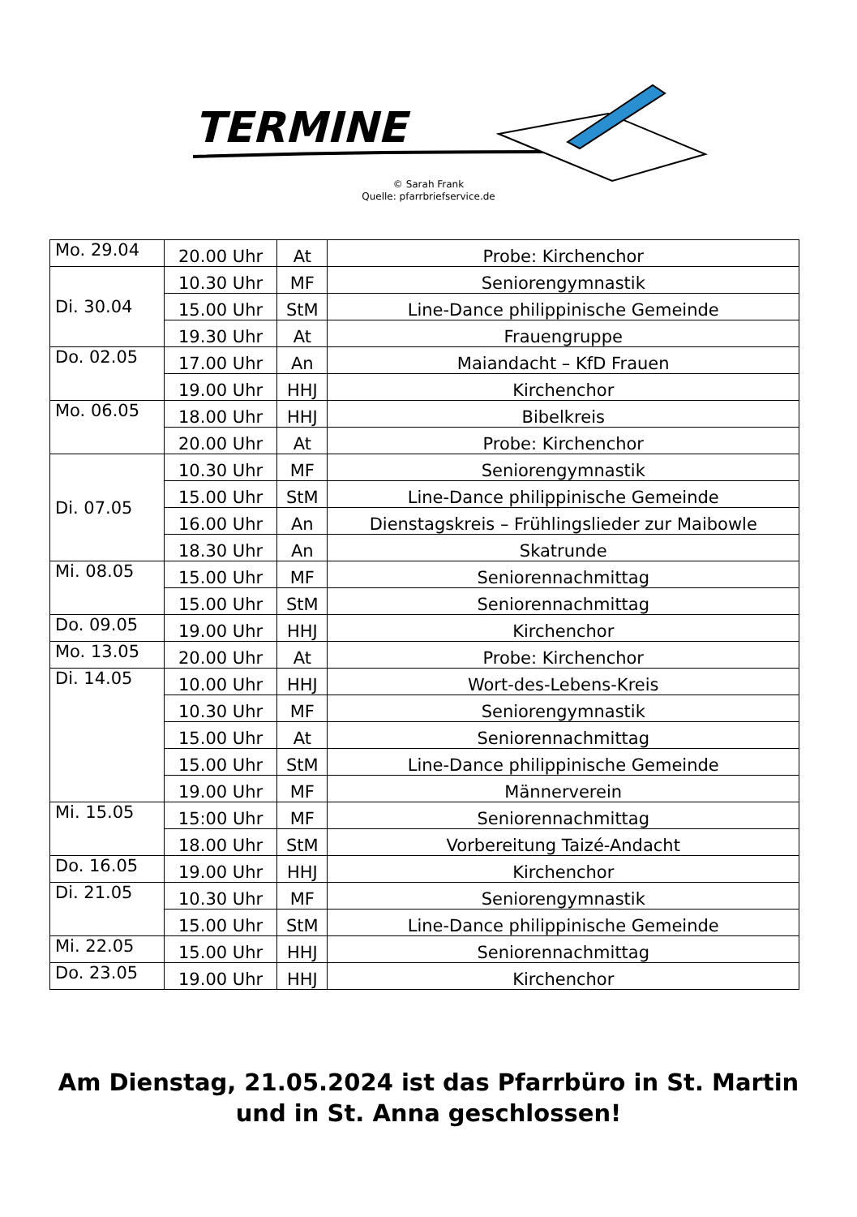TERMINE
© Sarah Frank
Quelle: pfarrbriefservice.de
| Mo. 29.04 | 20.00 Uhr | At | Probe: Kirchenchor |
| Di. 30.04 | 10.30 Uhr | MF | Seniorengymnastik |
| | 15.00 Uhr | StM | Line-Dance philippinische Gemeinde |
| | 19.30 Uhr | At | Frauengruppe |
| Do. 02.05 | 17.00 Uhr | An | Maiandacht – KfD Frauen |
| | 19.00 Uhr | HHJ | Kirchenchor |
| Mo. 06.05 | 18.00 Uhr | HHJ | Bibelkreis |
| | 20.00 Uhr | At | Probe: Kirchenchor |
| Di. 07.05 | 10.30 Uhr | MF | Seniorengymnastik |
| | 15.00 Uhr | StM | Line-Dance philippinische Gemeinde |
| | 16.00 Uhr | An | Dienstagskreis – Frühlingslieder zur Maibowle |
| | 18.30 Uhr | An | Skatrunde |
| Mi. 08.05 | 15.00 Uhr | MF | Seniorennachmittag |
| | 15.00 Uhr | StM | Seniorennachmittag |
| Do. 09.05 | 19.00 Uhr | HHJ | Kirchenchor |
| Mo. 13.05 | 20.00 Uhr | At | Probe: Kirchenchor |
| Di. 14.05 | 10.00 Uhr | HHJ | Wort-des-Lebens-Kreis |
| | 10.30 Uhr | MF | Seniorengymnastik |
| | 15.00 Uhr | At | Seniorennachmittag |
| | 15.00 Uhr | StM | Line-Dance philippinische Gemeinde |
| | 19.00 Uhr | MF | Männerverein |
| Mi. 15.05 | 15:00 Uhr | MF | Seniorennachmittag |
| | 18.00 Uhr | StM | Vorbereitung Taizé-Andacht |
| Do. 16.05 | 19.00 Uhr | HHJ | Kirchenchor |
| Di. 21.05 | 10.30 Uhr | MF | Seniorengymnastik |
| | 15.00 Uhr | StM | Line-Dance philippinische Gemeinde |
| Mi. 22.05 | 15.00 Uhr | HHJ | Seniorennachmittag |
| Do. 23.05 | 19.00 Uhr | HHJ | Kirchenchor |
Am Dienstag, 21.05.2024 ist das Pfarrbüro in St. Martin
und in St. Anna geschlossen!